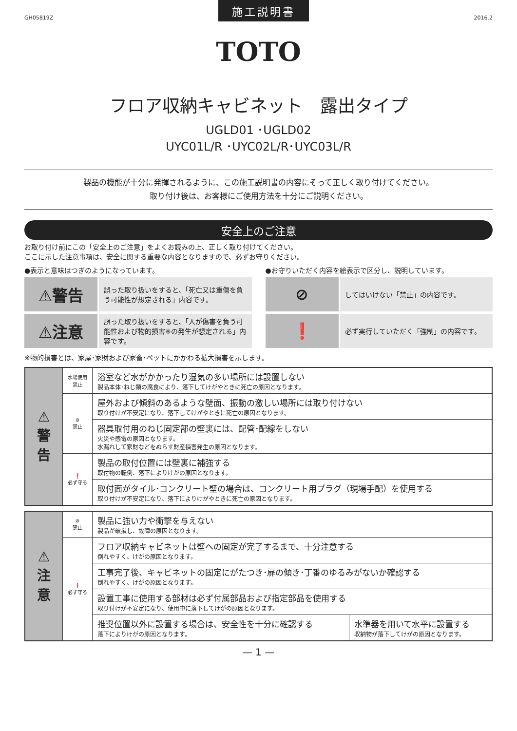GH05819Z
施工説明書
2016.2
TOTO
フロア収納キャビネット　露出タイプ
UGLD01 ･UGLD02
UYC01L/R ･UYC02L/R･UYC03L/R
製品の機能が十分に発揮されるように、この施工説明書の内容にそって正しく取り付けてください。
取り付け後は、お客様にご使用方法を十分にご説明ください。
安全上のご注意
お取り付け前にこの「安全上のご注意」をよくお読みの上、正しく取り付けてください。
ここに示した注意事項は、安全に関する重要な内容となりますので、必ずお守りください。
●表示と意味はつぎのようになっています。
⚠警告
誤った取り扱いをすると、「死亡又は重傷を負う可能性が想定される」内容です。
⚠注意
誤った取り扱いをすると、「人が傷害を負う可能性および物的損害※の発生が想定される」内容です。
●お守りいただく内容を絵表示で区分し、説明しています。
⊘
してはいけない「禁止」の内容です。
❗
必ず実行していただく「強制」の内容です。
※物的損害とは、家屋･家財および家畜･ペットにかかわる拡大損害を示します。
| ⚠ 警 告 | 水場使用 禁止 | 浴室など水がかかったり湿気の多い場所には設置しない 製品本体･ねじ類の腐食により、落下してけがやときに死亡の原因となります。 |
| | ⊘ 禁止 | 屋外および傾斜のあるような壁面、振動の激しい場所には取り付けない 取り付けが不安定になり、落下してけがやときに死亡の原因となります。 |
| | | 器具取付用のねじ固定部の壁裏には、配管･配線をしない 火災や感電の原因となります。 水漏れして家財などをぬらす財産損害発生の原因となります。 |
| | ❗ 必ず守る | 製品の取付位置には壁裏に補強する 取付物の転倒、落下によりけがの原因となります。 |
| | | 取付面がタイル･コンクリート壁の場合は、コンクリート用プラグ（現場手配）を使用する 取り付けが不安定になり、落下によりけがやときに死亡の原因となります。 |
| ⚠ 注 意 | ⊘ 禁止 | 製品に強い力や衝撃を与えない 製品が破損し、故障の原因となります。 | |
| | ❗ 必ず守る | フロア収納キャビネットは壁への固定が完了するまで、十分注意する 倒れやすく、けがの原因となります。 | |
| | | 工事完了後、キャビネットの固定にがたつき･扉の傾き･丁番のゆるみがないか確認する 倒れやすく、けがの原因となります。 | |
| | | 設置工事に使用する部材は必ず付属部品および指定部品を使用する 取り付けが不安定になり、使用中に落下してけがの原因となります。 | |
| | | 推奨位置以外に設置する場合は、安全性を十分に確認する 落下によりけがの原因となります。 | 水準器を用いて水平に設置する 収納物が落下してけがの原因となります。 |
— 1 —